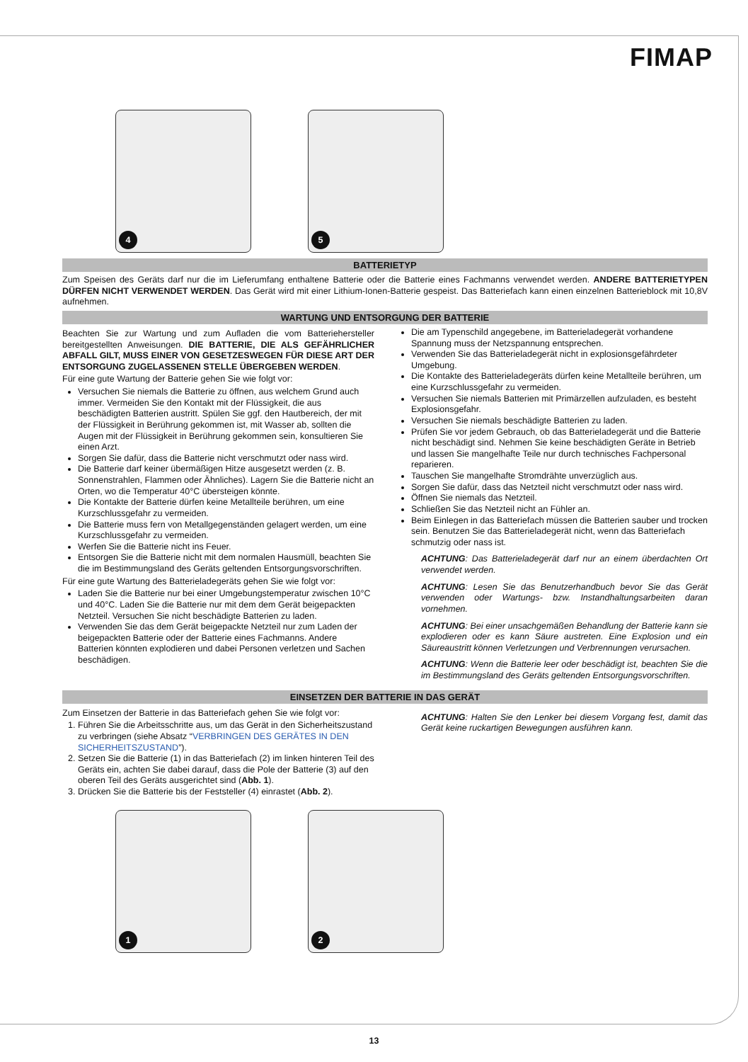FIMAP
4
5
BATTERIETYP
Zum Speisen des Geräts darf nur die im Lieferumfang enthaltene Batterie oder die Batterie eines Fachmanns verwendet werden. ANDERE BATTERIETYPEN DÜRFEN NICHT VERWENDET WERDEN. Das Gerät wird mit einer Lithium-Ionen-Batterie gespeist. Das Batteriefach kann einen einzelnen Batterieblock mit 10,8V aufnehmen.
WARTUNG UND ENTSORGUNG DER BATTERIE
Beachten Sie zur Wartung und zum Aufladen die vom Batteriehersteller bereitgestellten Anweisungen. DIE BATTERIE, DIE ALS GEFÄHRLICHER ABFALL GILT, MUSS EINER VON GESETZESWEGEN FÜR DIESE ART DER ENTSORGUNG ZUGELASSENEN STELLE ÜBERGEBEN WERDEN.
Für eine gute Wartung der Batterie gehen Sie wie folgt vor:
Versuchen Sie niemals die Batterie zu öffnen, aus welchem Grund auch immer. Vermeiden Sie den Kontakt mit der Flüssigkeit, die aus beschädigten Batterien austritt. Spülen Sie ggf. den Hautbereich, der mit der Flüssigkeit in Berührung gekommen ist, mit Wasser ab, sollten die Augen mit der Flüssigkeit in Berührung gekommen sein, konsultieren Sie einen Arzt.
Sorgen Sie dafür, dass die Batterie nicht verschmutzt oder nass wird.
Die Batterie darf keiner übermäßigen Hitze ausgesetzt werden (z. B. Sonnenstrahlen, Flammen oder Ähnliches). Lagern Sie die Batterie nicht an Orten, wo die Temperatur 40°C übersteigen könnte.
Die Kontakte der Batterie dürfen keine Metallteile berühren, um eine Kurzschlussgefahr zu vermeiden.
Die Batterie muss fern von Metallgegenständen gelagert werden, um eine Kurzschlussgefahr zu vermeiden.
Werfen Sie die Batterie nicht ins Feuer.
Entsorgen Sie die Batterie nicht mit dem normalen Hausmüll, beachten Sie die im Bestimmungsland des Geräts geltenden Entsorgungsvorschriften.
Für eine gute Wartung des Batterieladegeräts gehen Sie wie folgt vor:
Laden Sie die Batterie nur bei einer Umgebungstemperatur zwischen 10°C und 40°C. Laden Sie die Batterie nur mit dem dem Gerät beigepackten Netzteil. Versuchen Sie nicht beschädigte Batterien zu laden.
Verwenden Sie das dem Gerät beigepackte Netzteil nur zum Laden der beigepackten Batterie oder der Batterie eines Fachmanns. Andere Batterien könnten explodieren und dabei Personen verletzen und Sachen beschädigen.
Die am Typenschild angegebene, im Batterieladegerät vorhandene Spannung muss der Netzspannung entsprechen.
Verwenden Sie das Batterieladegerät nicht in explosionsgefährdeter Umgebung.
Die Kontakte des Batterieladegeräts dürfen keine Metallteile berühren, um eine Kurzschlussgefahr zu vermeiden.
Versuchen Sie niemals Batterien mit Primärzellen aufzuladen, es besteht Explosionsgefahr.
Versuchen Sie niemals beschädigte Batterien zu laden.
Prüfen Sie vor jedem Gebrauch, ob das Batterieladegerät und die Batterie nicht beschädigt sind. Nehmen Sie keine beschädigten Geräte in Betrieb und lassen Sie mangelhafte Teile nur durch technisches Fachpersonal reparieren.
Tauschen Sie mangelhafte Stromdrähte unverzüglich aus.
Sorgen Sie dafür, dass das Netzteil nicht verschmutzt oder nass wird.
Öffnen Sie niemals das Netzteil.
Schließen Sie das Netzteil nicht an Fühler an.
Beim Einlegen in das Batteriefach müssen die Batterien sauber und trocken sein. Benutzen Sie das Batterieladegerät nicht, wenn das Batteriefach schmutzig oder nass ist.
ACHTUNG: Das Batterieladegerät darf nur an einem überdachten Ort verwendet werden.
ACHTUNG: Lesen Sie das Benutzerhandbuch bevor Sie das Gerät verwenden oder Wartungs- bzw. Instandhaltungsarbeiten daran vornehmen.
ACHTUNG: Bei einer unsachgemäßen Behandlung der Batterie kann sie explodieren oder es kann Säure austreten. Eine Explosion und ein Säureaustritt können Verletzungen und Verbrennungen verursachen.
ACHTUNG: Wenn die Batterie leer oder beschädigt ist, beachten Sie die im Bestimmungsland des Geräts geltenden Entsorgungsvorschriften.
EINSETZEN DER BATTERIE IN DAS GERÄT
Zum Einsetzen der Batterie in das Batteriefach gehen Sie wie folgt vor:
1. Führen Sie die Arbeitsschritte aus, um das Gerät in den Sicherheitszustand zu verbringen (siehe Absatz “VERBRINGEN DES GERÄTES IN DEN SICHERHEITSZUSTAND”).
2. Setzen Sie die Batterie (1) in das Batteriefach (2) im linken hinteren Teil des Geräts ein, achten Sie dabei darauf, dass die Pole der Batterie (3) auf den oberen Teil des Geräts ausgerichtet sind (Abb. 1).
3. Drücken Sie die Batterie bis der Feststeller (4) einrastet (Abb. 2).
ACHTUNG: Halten Sie den Lenker bei diesem Vorgang fest, damit das Gerät keine ruckartigen Bewegungen ausführen kann.
1
2
13